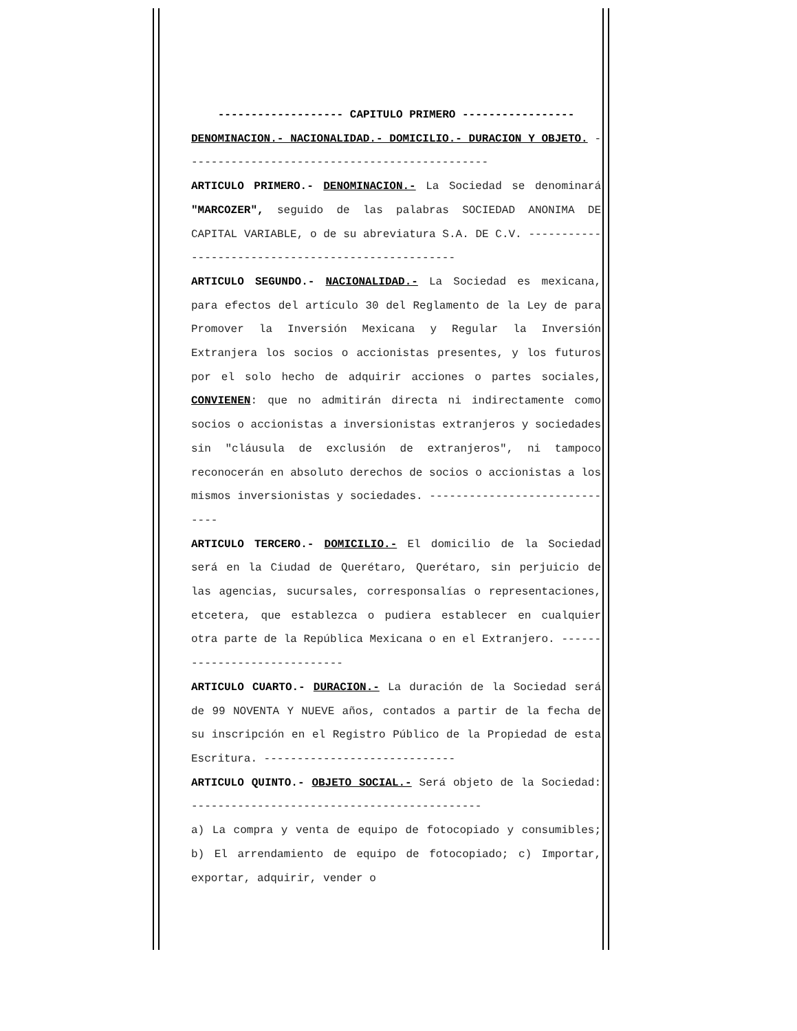------------------- CAPITULO PRIMERO -----------------
DENOMINACION.- NACIONALIDAD.- DOMICILIO.- DURACION Y OBJETO. ----------------------------------------------
ARTICULO PRIMERO.- DENOMINACION.- La Sociedad se denominará "MARCOZER", seguido de las palabras SOCIEDAD ANONIMA DE CAPITAL VARIABLE, o de su abreviatura S.A. DE C.V. ---------------------------------------------------
ARTICULO SEGUNDO.- NACIONALIDAD.- La Sociedad es mexicana, para efectos del artículo 30 del Reglamento de la Ley de para Promover la Inversión Mexicana y Regular la Inversión Extranjera los socios o accionistas presentes, y los futuros por el solo hecho de adquirir acciones o partes sociales, CONVIENEN: que no admitirán directa ni indirectamente como socios o accionistas a inversionistas extranjeros y sociedades sin "cláusula de exclusión de extranjeros", ni tampoco reconocerán en absoluto derechos de socios o accionistas a los mismos inversionistas y sociedades. ------------------------------
ARTICULO TERCERO.- DOMICILIO.- El domicilio de la Sociedad será en la Ciudad de Querétaro, Querétaro, sin perjuicio de las agencias, sucursales, corresponsalías o representaciones, etcetera, que establezca o pudiera establecer en cualquier otra parte de la República Mexicana o en el Extranjero. -----------------------------
ARTICULO CUARTO.- DURACION.- La duración de la Sociedad será de 99 NOVENTA Y NUEVE años, contados a partir de la fecha de su inscripción en el Registro Público de la Propiedad de esta Escritura. -----------------------------
ARTICULO QUINTO.- OBJETO SOCIAL.- Será objeto de la Sociedad: --------------------------------------------
a) La compra y venta de equipo de fotocopiado y consumibles; b) El arrendamiento de equipo de fotocopiado; c) Importar, exportar, adquirir, vender o